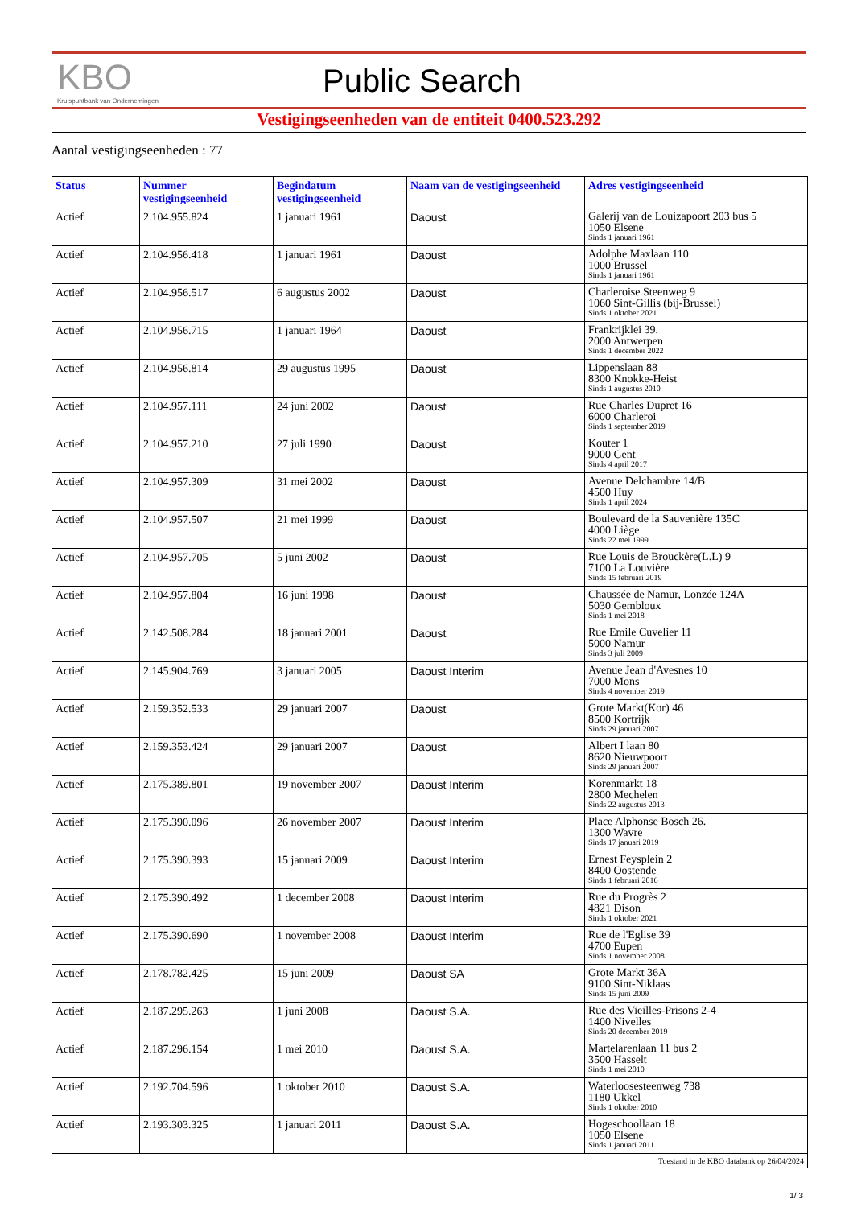KBO
Kruispuntbank van Ondernemingen
Public Search
Vestigingseenheden van de entiteit 0400.523.292
Aantal vestigingseenheden : 77
| Status | Nummer vestigingseenheid | Begindatum vestigingseenheid | Naam van de vestigingseenheid | Adres vestigingseenheid |
| --- | --- | --- | --- | --- |
| Actief | 2.104.955.824 | 1 januari 1961 | Daoust | Galerij van de Louizapoort 203 bus 5 1050 Elsene Sinds 1 januari 1961 |
| Actief | 2.104.956.418 | 1 januari 1961 | Daoust | Adolphe Maxlaan 110 1000 Brussel Sinds 1 januari 1961 |
| Actief | 2.104.956.517 | 6 augustus 2002 | Daoust | Charleroise Steenweg 9 1060 Sint-Gillis (bij-Brussel) Sinds 1 oktober 2021 |
| Actief | 2.104.956.715 | 1 januari 1964 | Daoust | Frankrijklei 39. 2000 Antwerpen Sinds 1 december 2022 |
| Actief | 2.104.956.814 | 29 augustus 1995 | Daoust | Lippenslaan 88 8300 Knokke-Heist Sinds 1 augustus 2010 |
| Actief | 2.104.957.111 | 24 juni 2002 | Daoust | Rue Charles Dupret 16 6000 Charleroi Sinds 1 september 2019 |
| Actief | 2.104.957.210 | 27 juli 1990 | Daoust | Kouter 1 9000 Gent Sinds 4 april 2017 |
| Actief | 2.104.957.309 | 31 mei 2002 | Daoust | Avenue Delchambre 14/B 4500 Huy Sinds 1 april 2024 |
| Actief | 2.104.957.507 | 21 mei 1999 | Daoust | Boulevard de la Sauvenière 135C 4000 Liège Sinds 22 mei 1999 |
| Actief | 2.104.957.705 | 5 juni 2002 | Daoust | Rue Louis de Brouckère(L.L) 9 7100 La Louvière Sinds 15 februari 2019 |
| Actief | 2.104.957.804 | 16 juni 1998 | Daoust | Chaussée de Namur, Lonzée 124A 5030 Gembloux Sinds 1 mei 2018 |
| Actief | 2.142.508.284 | 18 januari 2001 | Daoust | Rue Emile Cuvelier 11 5000 Namur Sinds 3 juli 2009 |
| Actief | 2.145.904.769 | 3 januari 2005 | Daoust Interim | Avenue Jean d'Avesnes 10 7000 Mons Sinds 4 november 2019 |
| Actief | 2.159.352.533 | 29 januari 2007 | Daoust | Grote Markt(Kor) 46 8500 Kortrijk Sinds 29 januari 2007 |
| Actief | 2.159.353.424 | 29 januari 2007 | Daoust | Albert I laan 80 8620 Nieuwpoort Sinds 29 januari 2007 |
| Actief | 2.175.389.801 | 19 november 2007 | Daoust Interim | Korenmarkt 18 2800 Mechelen Sinds 22 augustus 2013 |
| Actief | 2.175.390.096 | 26 november 2007 | Daoust Interim | Place Alphonse Bosch 26. 1300 Wavre Sinds 17 januari 2019 |
| Actief | 2.175.390.393 | 15 januari 2009 | Daoust Interim | Ernest Feysplein 2 8400 Oostende Sinds 1 februari 2016 |
| Actief | 2.175.390.492 | 1 december 2008 | Daoust Interim | Rue du Progrès 2 4821 Dison Sinds 1 oktober 2021 |
| Actief | 2.175.390.690 | 1 november 2008 | Daoust Interim | Rue de l'Eglise 39 4700 Eupen Sinds 1 november 2008 |
| Actief | 2.178.782.425 | 15 juni 2009 | Daoust SA | Grote Markt 36A 9100 Sint-Niklaas Sinds 15 juni 2009 |
| Actief | 2.187.295.263 | 1 juni 2008 | Daoust S.A. | Rue des Vieilles-Prisons 2-4 1400 Nivelles Sinds 20 december 2019 |
| Actief | 2.187.296.154 | 1 mei 2010 | Daoust S.A. | Martelarenlaan 11 bus 2 3500 Hasselt Sinds 1 mei 2010 |
| Actief | 2.192.704.596 | 1 oktober 2010 | Daoust S.A. | Waterloosesteenweg 738 1180 Ukkel Sinds 1 oktober 2010 |
| Actief | 2.193.303.325 | 1 januari 2011 | Daoust S.A. | Hogeschoollaan 18 1050 Elsene Sinds 1 januari 2011 |
| Toestand in de KBO databank op 26/04/2024 | | | | |
1/ 3